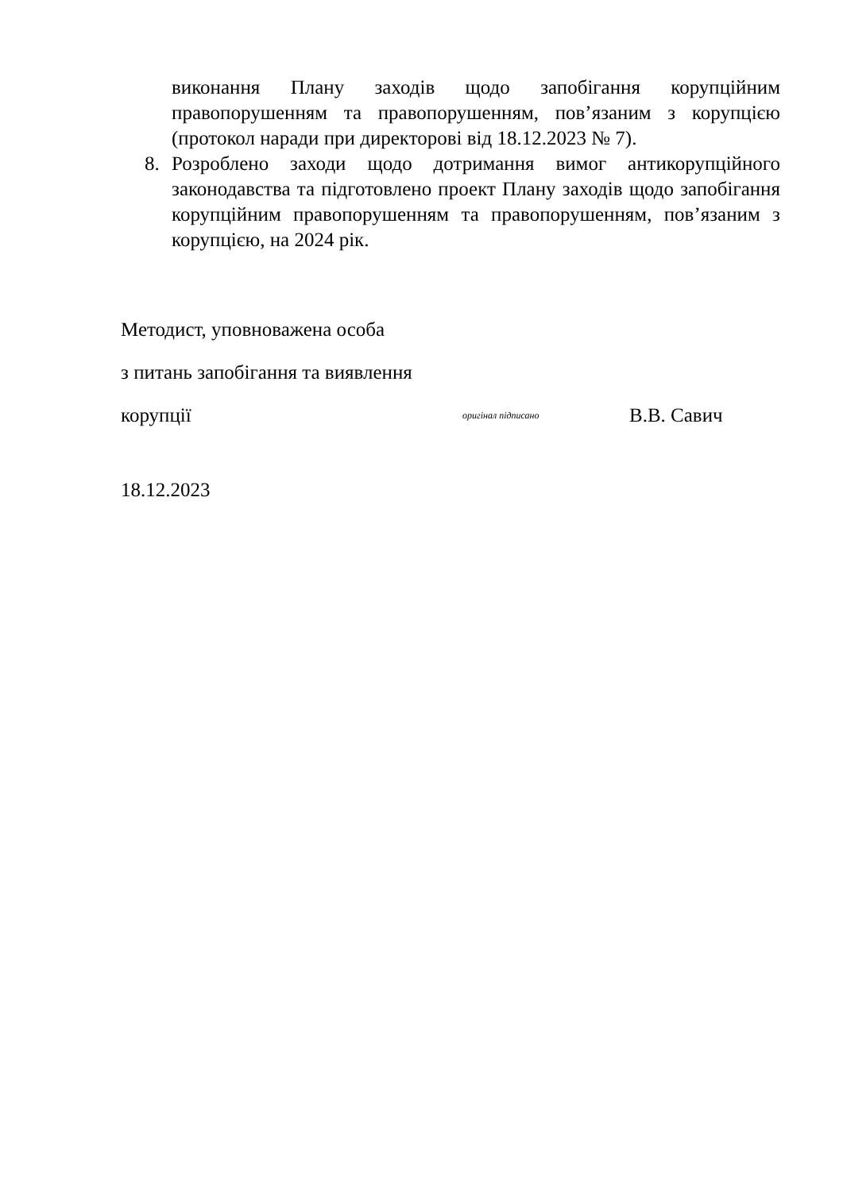виконання Плану заходів щодо запобігання корупційним правопорушенням та правопорушенням, пов’язаним з корупцією (протокол наради при директорові від 18.12.2023 № 7).
8. Розроблено заходи щодо дотримання вимог антикорупційного законодавства та підготовлено проект Плану заходів щодо запобігання корупційним правопорушенням та правопорушенням, пов’язаним з корупцією, на 2024 рік.
Методист, уповноважена особа
з питань запобігання та виявлення
корупції оригінал підписано В.В. Савич
18.12.2023